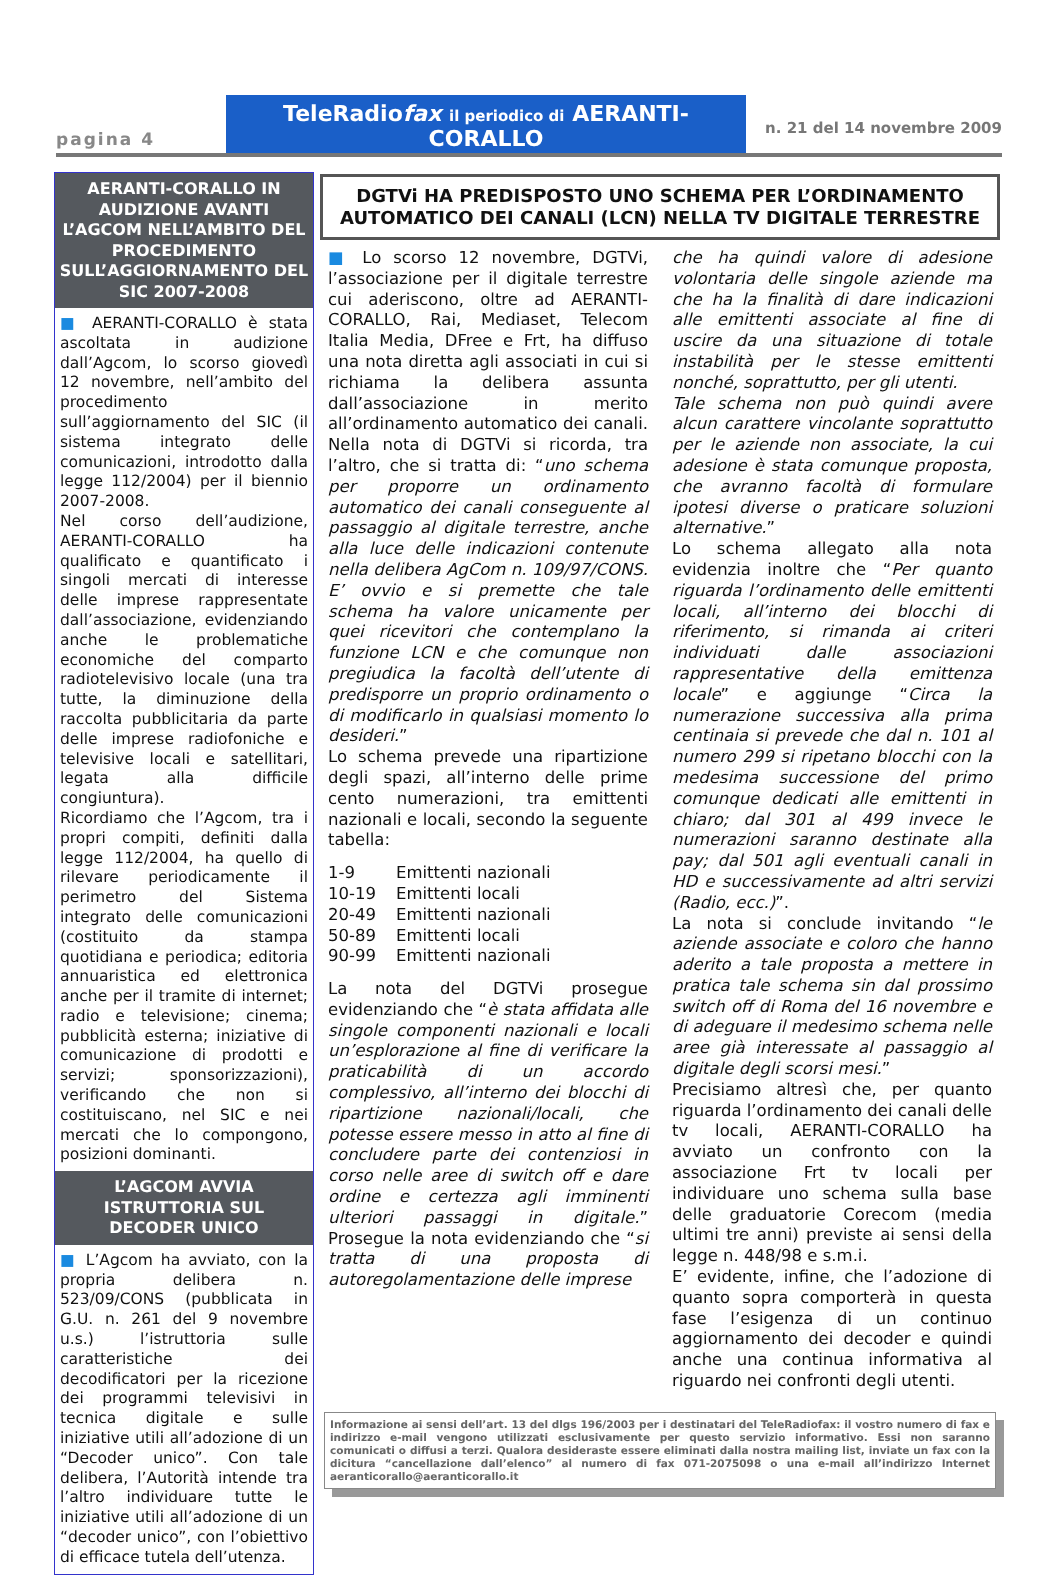pagina 4
TeleRadiofax il periodico di AERANTI-CORALLO
n. 21 del 14 novembre 2009
AERANTI-CORALLO IN AUDIZIONE AVANTI L’AGCOM NELL’AMBITO DEL PROCEDIMENTO SULL’AGGIORNAMENTO DEL SIC 2007-2008
■ AERANTI-CORALLO è stata ascoltata in audizione dall’Agcom, lo scorso giovedì 12 novembre, nell’ambito del procedimento sull’aggiornamento del SIC (il sistema integrato delle comunicazioni, introdotto dalla legge 112/2004) per il biennio 2007-2008.
Nel corso dell’audizione, AERANTI-CORALLO ha qualificato e quantificato i singoli mercati di interesse delle imprese rappresentate dall’associazione, evidenziando anche le problematiche economiche del comparto radiotelevisivo locale (una tra tutte, la diminuzione della raccolta pubblicitaria da parte delle imprese radiofoniche e televisive locali e satellitari, legata alla difficile congiuntura).
Ricordiamo che l’Agcom, tra i propri compiti, definiti dalla legge 112/2004, ha quello di rilevare periodicamente il perimetro del Sistema integrato delle comunicazioni (costituito da stampa quotidiana e periodica; editoria annuaristica ed elettronica anche per il tramite di internet; radio e televisione; cinema; pubblicità esterna; iniziative di comunicazione di prodotti e servizi; sponsorizzazioni), verificando che non si costituiscano, nel SIC e nei mercati che lo compongono, posizioni dominanti.
L’AGCOM AVVIA ISTRUTTORIA SUL DECODER UNICO
■ L’Agcom ha avviato, con la propria delibera n. 523/09/CONS (pubblicata in G.U. n. 261 del 9 novembre u.s.) l’istruttoria sulle caratteristiche dei decodificatori per la ricezione dei programmi televisivi in tecnica digitale e sulle iniziative utili all’adozione di un “Decoder unico”. Con tale delibera, l’Autorità intende tra l’altro individuare tutte le iniziative utili all’adozione di un “decoder unico”, con l’obiettivo di efficace tutela dell’utenza.
DGTVi HA PREDISPOSTO UNO SCHEMA PER L’ORDINAMENTO AUTOMATICO DEI CANALI (LCN) NELLA TV DIGITALE TERRESTRE
■ Lo scorso 12 novembre, DGTVi, l’associazione per il digitale terrestre cui aderiscono, oltre ad AERANTI-CORALLO, Rai, Mediaset, Telecom Italia Media, DFree e Frt, ha diffuso una nota diretta agli associati in cui si richiama la delibera assunta dall’associazione in merito all’ordinamento automatico dei canali. Nella nota di DGTVi si ricorda, tra l’altro, che si tratta di: “uno schema per proporre un ordinamento automatico dei canali conseguente al passaggio al digitale terrestre, anche alla luce delle indicazioni contenute nella delibera AgCom n. 109/97/CONS. E’ ovvio e si premette che tale schema ha valore unicamente per quei ricevitori che contemplano la funzione LCN e che comunque non pregiudica la facoltà dell’utente di predisporre un proprio ordinamento o di modificarlo in qualsiasi momento lo desideri.”
Lo schema prevede una ripartizione degli spazi, all’interno delle prime cento numerazioni, tra emittenti nazionali e locali, secondo la seguente tabella:
| 1-9 | Emittenti nazionali |
| 10-19 | Emittenti locali |
| 20-49 | Emittenti nazionali |
| 50-89 | Emittenti locali |
| 90-99 | Emittenti nazionali |
La nota del DGTVi prosegue evidenziando che “è stata affidata alle singole componenti nazionali e locali un’esplorazione al fine di verificare la praticabilità di un accordo complessivo, all’interno dei blocchi di ripartizione nazionali/locali, che potesse essere messo in atto al fine di concludere parte dei contenziosi in corso nelle aree di switch off e dare ordine e certezza agli imminenti ulteriori passaggi in digitale.” Prosegue la nota evidenziando che “si tratta di una proposta di autoregolamentazione delle imprese
che ha quindi valore di adesione volontaria delle singole aziende ma che ha la finalità di dare indicazioni alle emittenti associate al fine di uscire da una situazione di totale instabilità per le stesse emittenti nonché, soprattutto, per gli utenti.
Tale schema non può quindi avere alcun carattere vincolante soprattutto per le aziende non associate, la cui adesione è stata comunque proposta, che avranno facoltà di formulare ipotesi diverse o praticare soluzioni alternative.”
Lo schema allegato alla nota evidenzia inoltre che “Per quanto riguarda l’ordinamento delle emittenti locali, all’interno dei blocchi di riferimento, si rimanda ai criteri individuati dalle associazioni rappresentative della emittenza locale” e aggiunge “Circa la numerazione successiva alla prima centinaia si prevede che dal n. 101 al numero 299 si ripetano blocchi con la medesima successione del primo comunque dedicati alle emittenti in chiaro; dal 301 al 499 invece le numerazioni saranno destinate alla pay; dal 501 agli eventuali canali in HD e successivamente ad altri servizi (Radio, ecc.)”.
La nota si conclude invitando “le aziende associate e coloro che hanno aderito a tale proposta a mettere in pratica tale schema sin dal prossimo switch off di Roma del 16 novembre e di adeguare il medesimo schema nelle aree già interessate al passaggio al digitale degli scorsi mesi.”
Precisiamo altresì che, per quanto riguarda l’ordinamento dei canali delle tv locali, AERANTI-CORALLO ha avviato un confronto con la associazione Frt tv locali per individuare uno schema sulla base delle graduatorie Corecom (media ultimi tre anni) previste ai sensi della legge n. 448/98 e s.m.i.
E’ evidente, infine, che l’adozione di quanto sopra comporterà in questa fase l’esigenza di un continuo aggiornamento dei decoder e quindi anche una continua informativa al riguardo nei confronti degli utenti.
Informazione ai sensi dell’art. 13 del dlgs 196/2003 per i destinatari del TeleRadiofax: il vostro numero di fax e indirizzo e-mail vengono utilizzati esclusivamente per questo servizio informativo. Essi non saranno comunicati o diffusi a terzi. Qualora desideraste essere eliminati dalla nostra mailing list, inviate un fax con la dicitura “cancellazione dall’elenco” al numero di fax 071-2075098 o una e-mail all’indirizzo Internet aeranticorallo@aeranticorallo.it